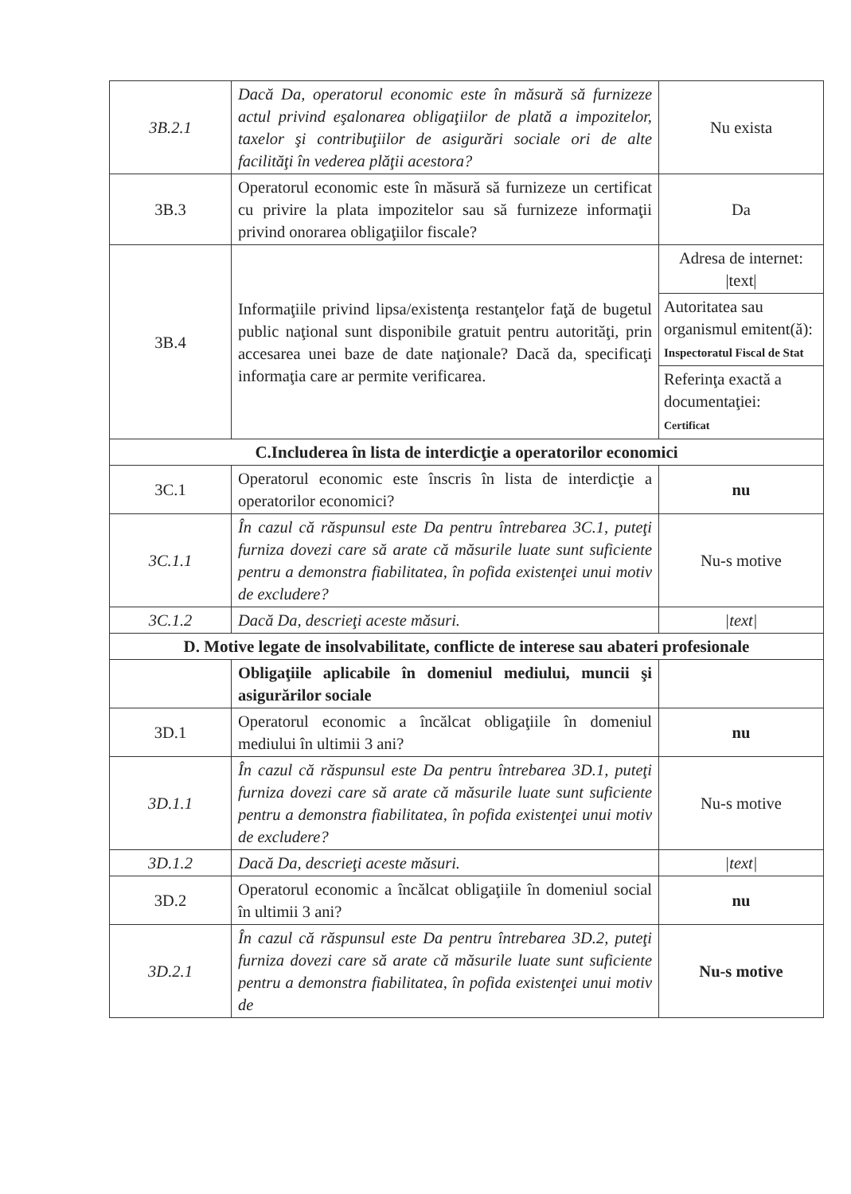| 3B.2.1 | Dacă Da, operatorul economic este în măsură să furnizeze actul privind eşalonarea obligaţiilor de plată a impozitelor, taxelor şi contribuţiilor de asigurări sociale ori de alte facilităţi în vederea plăţii acestora? | Nu exista |
| 3B.3 | Operatorul economic este în măsură să furnizeze un certificat cu privire la plata impozitelor sau să furnizeze informaţii privind onorarea obligaţiilor fiscale? | Da |
| 3B.4 | Informaţiile privind lipsa/existenţa restanţelor faţă de bugetul public naţional sunt disponibile gratuit pentru autorităţi, prin accesarea unei baze de date naţionale? Dacă da, specificaţi informaţia care ar permite verificarea. | Adresa de internet: /text/ Autoritatea sau organismul emitent(ă): Inspectoratul Fiscal de Stat Referinţa exactă a documentaţiei: Certificat |
| C.Includerea în lista de interdicţie a operatorilor economici | | |
| 3C.1 | Operatorul economic este înscris în lista de interdicţie a operatorilor economici? | nu |
| 3C.1.1 | În cazul că răspunsul este Da pentru întrebarea 3C.1, puteţi furniza dovezi care să arate că măsurile luate sunt suficiente pentru a demonstra fiabilitatea, în pofida existenţei unui motiv de excludere? | Nu-s motive |
| 3C.1.2 | Dacă Da, descrieţi aceste măsuri. | /text/ |
| D. Motive legate de insolvabilitate, conflicte de interese sau abateri profesionale | | |
| | Obligaţiile aplicabile în domeniul mediului, muncii şi asigurărilor sociale | |
| 3D.1 | Operatorul economic a încălcat obligaţiile în domeniul mediului în ultimii 3 ani? | nu |
| 3D.1.1 | În cazul că răspunsul este Da pentru întrebarea 3D.1, puteţi furniza dovezi care să arate că măsurile luate sunt suficiente pentru a demonstra fiabilitatea, în pofida existenţei unui motiv de excludere? | Nu-s motive |
| 3D.1.2 | Dacă Da, descrieţi aceste măsuri. | /text/ |
| 3D.2 | Operatorul economic a încălcat obligaţiile în domeniul social în ultimii 3 ani? | nu |
| 3D.2.1 | În cazul că răspunsul este Da pentru întrebarea 3D.2, puteţi furniza dovezi care să arate că măsurile luate sunt suficiente pentru a demonstra fiabilitatea, în pofida existenţei unui motiv de | Nu-s motive |